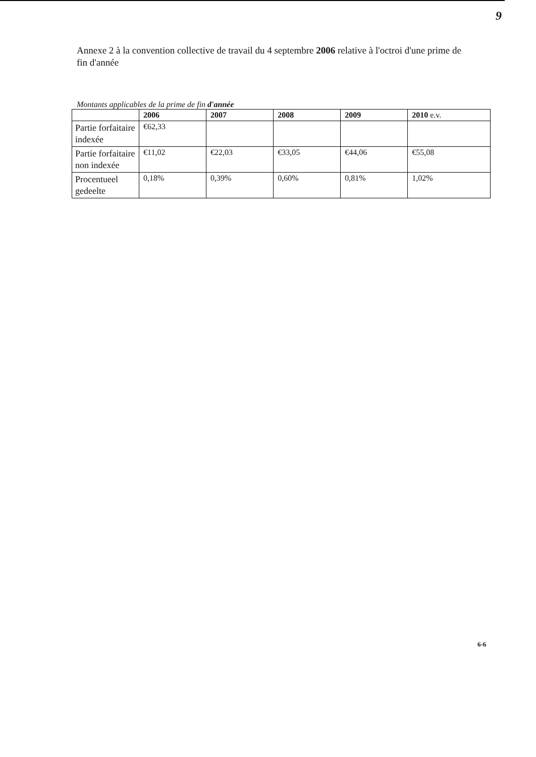9
Annexe 2 à la convention collective de travail du 4 septembre 2006 relative à l'octroi d'une prime de fin d'année
Montants applicables de la prime de fin d'année
| | 2006 | 2007 | 2008 | 2009 | 2010 e.v. |
| --- | --- | --- | --- | --- | --- |
| Partie forfaitaire indexée | €62,33 | | | | |
| Partie forfaitaire non indexée | €11,02 | €22,03 | €33,05 | €44,06 | €55,08 |
| Procentueel gedeelte | 0,18% | 0,39% | 0,60% | 0,81% | 1,02% |
6-6